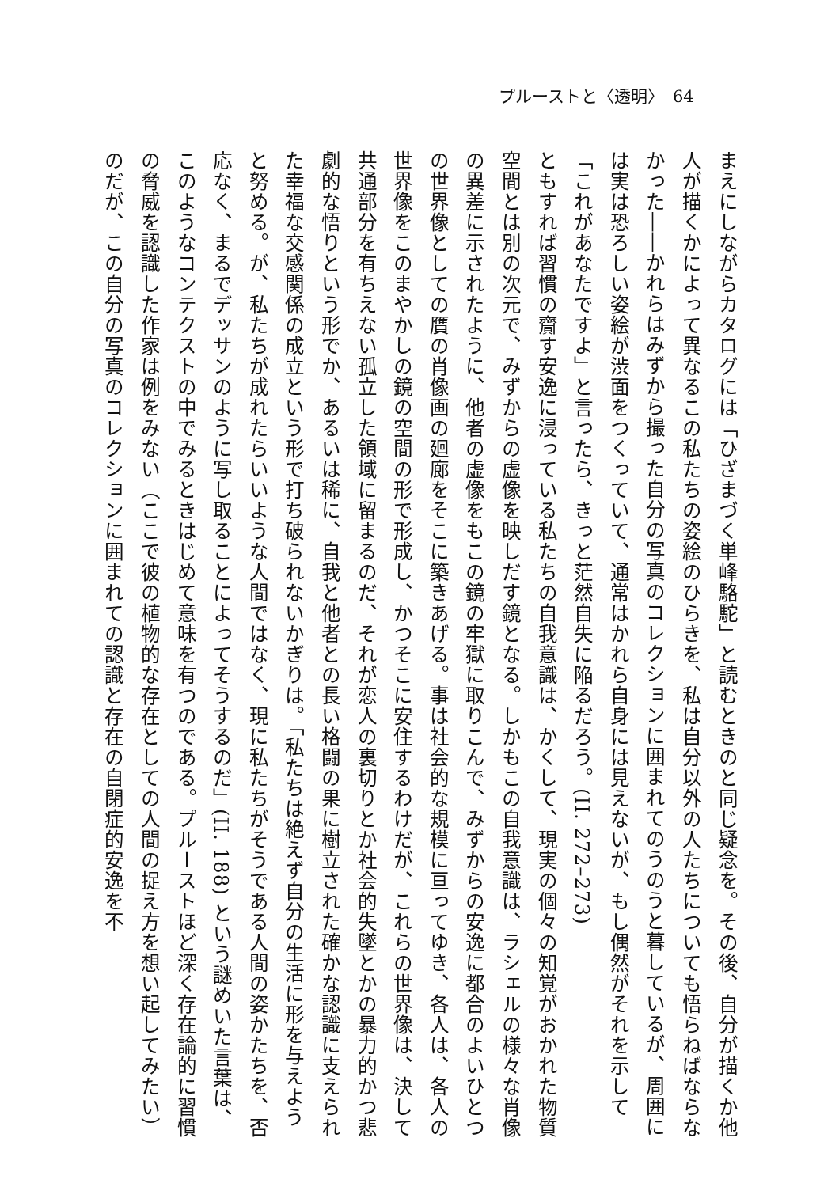プルーストと〈透明〉　64
まえにしながらカタログには「ひざまづく単峰駱駝」と読むときのと同じ疑念を。その後、自分が描くか他人が描くかによって異なるこの私たちの姿絵のひらきを、私は自分以外の人たちについても悟らねばならなかった――かれらはみずから撮った自分の写真のコレクションに囲まれてのうのうと暮しているが、周囲には実は恐ろしい姿絵が渋面をつくっていて、通常はかれら自身には見えないが、もし偶然がそれを示して「これがあなたですよ」と言ったら、きっと茫然自失に陥るだろう。(II. 272–273)
ともすれば習慣の齎す安逸に浸っている私たちの自我意識は、かくして、現実の個々の知覚がおかれた物質空間とは別の次元で、みずからの虚像を映しだす鏡となる。しかもこの自我意識は、ラシェルの様々な肖像の異差に示されたように、他者の虚像をもこの鏡の牢獄に取りこんで、みずからの安逸に都合のよいひとつの世界像としての贋の肖像画の廻廊をそこに築きあげる。事は社会的な規模に亘ってゆき、各人は、各人の世界像をこのまやかしの鏡の空間の形で形成し、かつそこに安住するわけだが、これらの世界像は、決して共通部分を有ちえない孤立した領域に留まるのだ、それが恋人の裏切りとか社会的失墜とかの暴力的かつ悲劇的な悟りという形でか、あるいは稀に、自我と他者との長い格闘の果に樹立された確かな認識に支えられた幸福な交感関係の成立という形で打ち破られないかぎりは。「私たちは絶えず自分の生活に形を与えようと努める。が、私たちが成れたらいいような人間ではなく、現に私たちがそうである人間の姿かたちを、否応なく、まるでデッサンのように写し取ることによってそうするのだ」(II. 188) という謎めいた言葉は、このようなコンテクストの中でみるときはじめて意味を有つのである。プルーストほど深く存在論的に習慣の脅威を認識した作家は例をみない（ここで彼の植物的な存在としての人間の捉え方を想い起してみたい）のだが、この自分の写真のコレクションに囲まれての認識と存在の自閉症的安逸を不